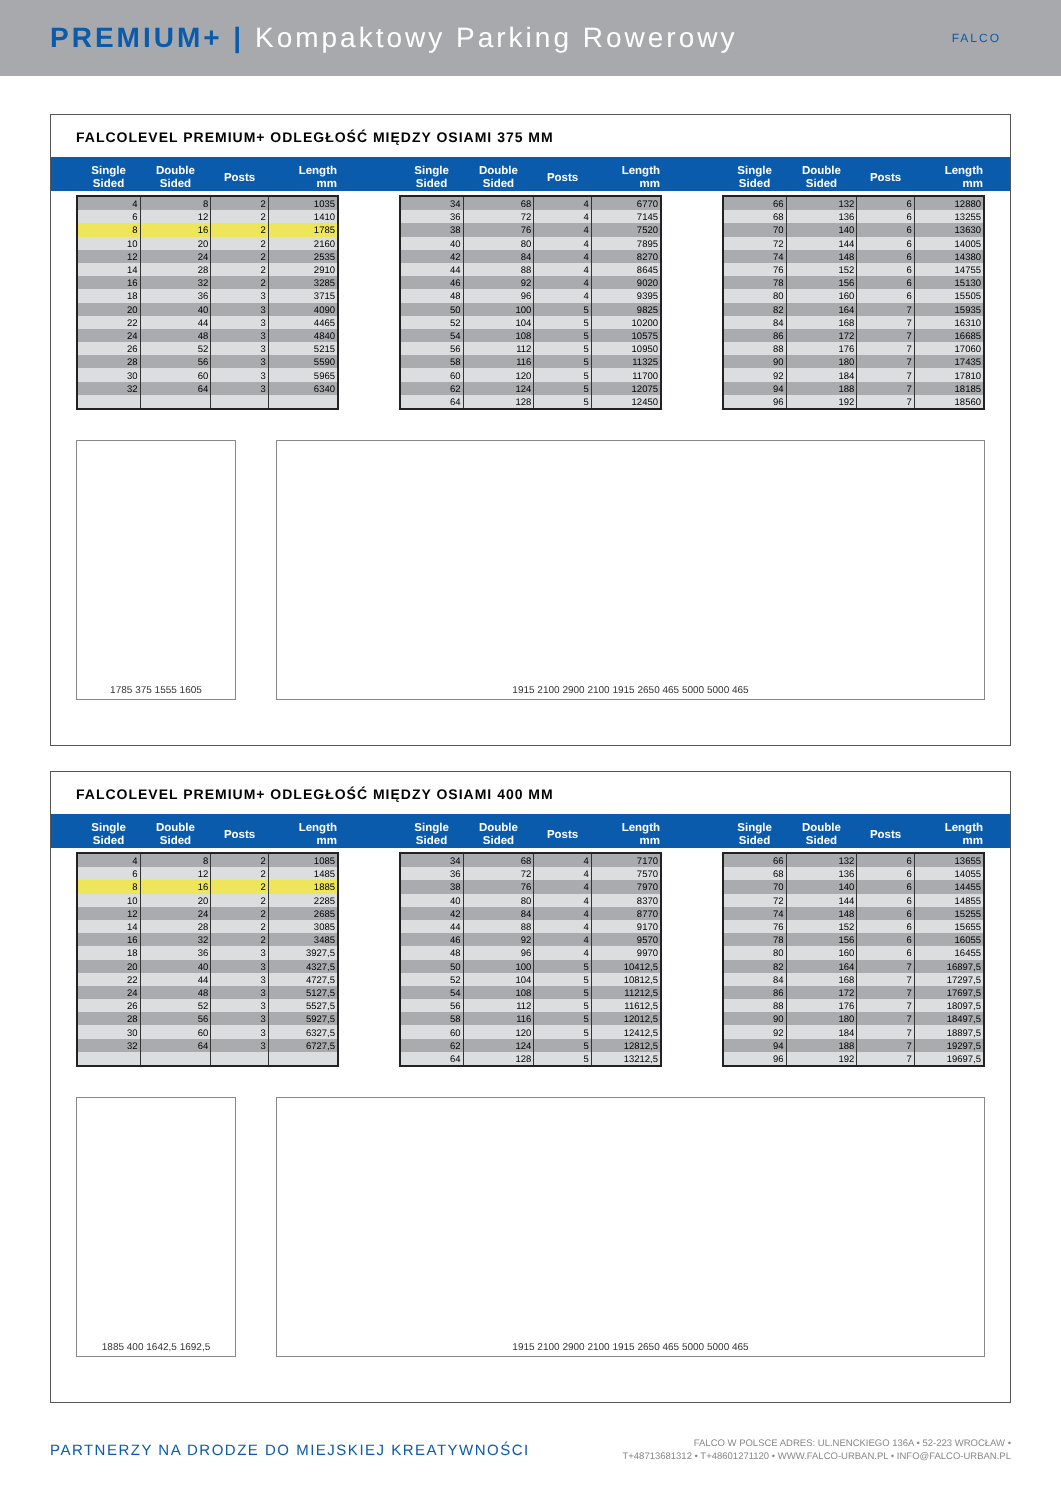PREMIUM+ | Kompaktowy Parking Rowerowy FALCO
FALCOLEVEL PREMIUM+ ODLEGŁOŚĆ MIĘDZY OSIAMI 375 MM
| Single Sided | Double Sided | Posts | Length mm |
| --- | --- | --- | --- |
| 4 | 8 | 2 | 1035 |
| 6 | 12 | 2 | 1410 |
| 8 | 16 | 2 | 1785 |
| 10 | 20 | 2 | 2160 |
| 12 | 24 | 2 | 2535 |
| 14 | 28 | 2 | 2910 |
| 16 | 32 | 2 | 3285 |
| 18 | 36 | 3 | 3715 |
| 20 | 40 | 3 | 4090 |
| 22 | 44 | 3 | 4465 |
| 24 | 48 | 3 | 4840 |
| 26 | 52 | 3 | 5215 |
| 28 | 56 | 3 | 5590 |
| 30 | 60 | 3 | 5965 |
| 32 | 64 | 3 | 6340 |
| Single Sided | Double Sided | Posts | Length mm |
| --- | --- | --- | --- |
| 34 | 68 | 4 | 6770 |
| 36 | 72 | 4 | 7145 |
| 38 | 76 | 4 | 7520 |
| 40 | 80 | 4 | 7895 |
| 42 | 84 | 4 | 8270 |
| 44 | 88 | 4 | 8645 |
| 46 | 92 | 4 | 9020 |
| 48 | 96 | 4 | 9395 |
| 50 | 100 | 5 | 9825 |
| 52 | 104 | 5 | 10200 |
| 54 | 108 | 5 | 10575 |
| 56 | 112 | 5 | 10950 |
| 58 | 116 | 5 | 11325 |
| 60 | 120 | 5 | 11700 |
| 62 | 124 | 5 | 12075 |
| 64 | 128 | 5 | 12450 |
| Single Sided | Double Sided | Posts | Length mm |
| --- | --- | --- | --- |
| 66 | 132 | 6 | 12880 |
| 68 | 136 | 6 | 13255 |
| 70 | 140 | 6 | 13630 |
| 72 | 144 | 6 | 14005 |
| 74 | 148 | 6 | 14380 |
| 76 | 152 | 6 | 14755 |
| 78 | 156 | 6 | 15130 |
| 80 | 160 | 6 | 15505 |
| 82 | 164 | 7 | 15935 |
| 84 | 168 | 7 | 16310 |
| 86 | 172 | 7 | 16685 |
| 88 | 176 | 7 | 17060 |
| 90 | 180 | 7 | 17435 |
| 92 | 184 | 7 | 17810 |
| 94 | 188 | 7 | 18185 |
| 96 | 192 | 7 | 18560 |
1785 375 1555 1605 1915 2100 2900 2100 1915 2650 465 5000 5000 465
FALCOLEVEL PREMIUM+ ODLEGŁOŚĆ MIĘDZY OSIAMI 400 MM
| Single Sided | Double Sided | Posts | Length mm |
| --- | --- | --- | --- |
| 4 | 8 | 2 | 1085 |
| 6 | 12 | 2 | 1485 |
| 8 | 16 | 2 | 1885 |
| 10 | 20 | 2 | 2285 |
| 12 | 24 | 2 | 2685 |
| 14 | 28 | 2 | 3085 |
| 16 | 32 | 2 | 3485 |
| 18 | 36 | 3 | 3927,5 |
| 20 | 40 | 3 | 4327,5 |
| 22 | 44 | 3 | 4727,5 |
| 24 | 48 | 3 | 5127,5 |
| 26 | 52 | 3 | 5527,5 |
| 28 | 56 | 3 | 5927,5 |
| 30 | 60 | 3 | 6327,5 |
| 32 | 64 | 3 | 6727,5 |
| Single Sided | Double Sided | Posts | Length mm |
| --- | --- | --- | --- |
| 34 | 68 | 4 | 7170 |
| 36 | 72 | 4 | 7570 |
| 38 | 76 | 4 | 7970 |
| 40 | 80 | 4 | 8370 |
| 42 | 84 | 4 | 8770 |
| 44 | 88 | 4 | 9170 |
| 46 | 92 | 4 | 9570 |
| 48 | 96 | 4 | 9970 |
| 50 | 100 | 5 | 10412,5 |
| 52 | 104 | 5 | 10812,5 |
| 54 | 108 | 5 | 11212,5 |
| 56 | 112 | 5 | 11612,5 |
| 58 | 116 | 5 | 12012,5 |
| 60 | 120 | 5 | 12412,5 |
| 62 | 124 | 5 | 12812,5 |
| 64 | 128 | 5 | 13212,5 |
| Single Sided | Double Sided | Posts | Length mm |
| --- | --- | --- | --- |
| 66 | 132 | 6 | 13655 |
| 68 | 136 | 6 | 14055 |
| 70 | 140 | 6 | 14455 |
| 72 | 144 | 6 | 14855 |
| 74 | 148 | 6 | 15255 |
| 76 | 152 | 6 | 15655 |
| 78 | 156 | 6 | 16055 |
| 80 | 160 | 6 | 16455 |
| 82 | 164 | 7 | 16897,5 |
| 84 | 168 | 7 | 17297,5 |
| 86 | 172 | 7 | 17697,5 |
| 88 | 176 | 7 | 18097,5 |
| 90 | 180 | 7 | 18497,5 |
| 92 | 184 | 7 | 18897,5 |
| 94 | 188 | 7 | 19297,5 |
| 96 | 192 | 7 | 19697,5 |
1885 400 1642,5 1692,5 1915 2100 2900 2100 1915 2650 465 5000 5000 465
PARTNERZY NA DRODZE DO MIEJSKIEJ KREATYWNOŚCI FALCO W POLSCE ADRES: UL.NENCKIEGO 136A • 52-223 WROCŁAW •
T+48713681312 • T+48601271120 • WWW.FALCO-URBAN.PL • INFO@FALCO-URBAN.PL